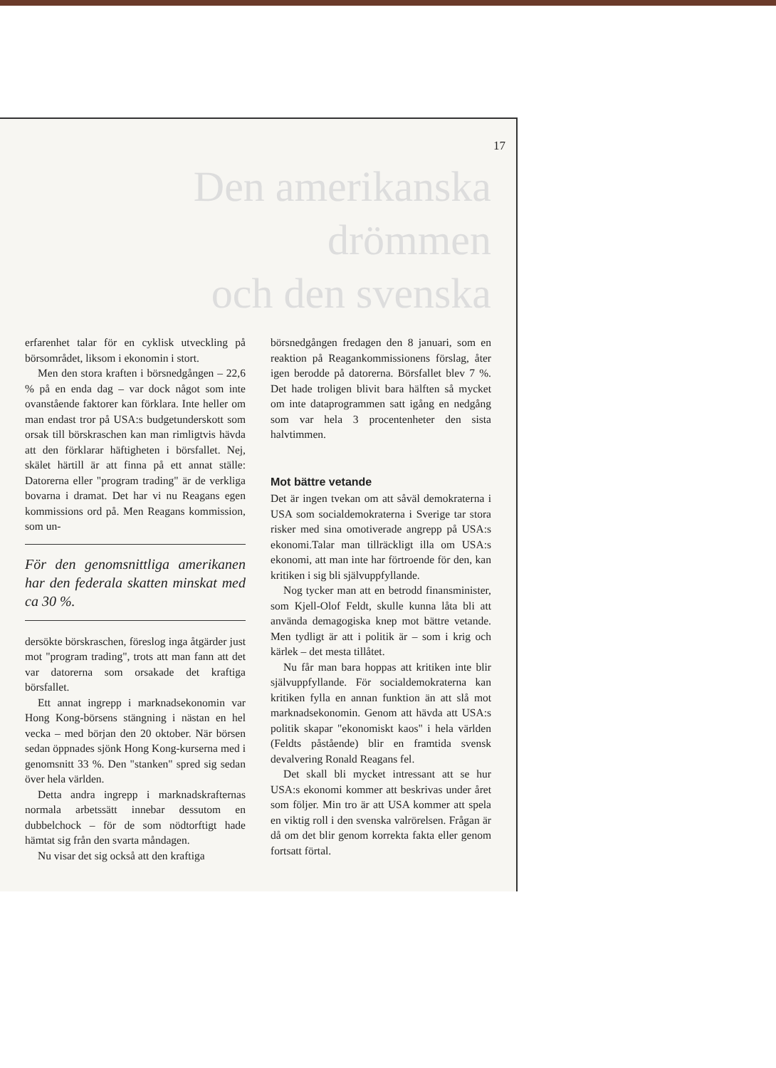17
Den amerikanska drömmen
och den svenska
erfarenhet talar för en cyklisk utveckling på börsområdet, liksom i ekonomin i stort.
Men den stora kraften i börsnedgången – 22,6 % på en enda dag – var dock något som inte ovanstående faktorer kan förklara. Inte heller om man endast tror på USA:s budgetunderskott som orsak till börskraschen kan man rimligtvis hävda att den förklarar häftigheten i börsfallet. Nej, skälet härtill är att finna på ett annat ställe: Datorerna eller "program trading" är de verkliga bovarna i dramat. Det har vi nu Reagans egen kommissions ord på. Men Reagans kommission, som un-
För den genomsnittliga amerikanen har den federala skatten minskat med ca 30 %.
dersökte börskraschen, föreslog inga åtgärder just mot "program trading", trots att man fann att det var datorerna som orsakade det kraftiga börsfallet.
Ett annat ingrepp i marknadsekonomin var Hong Kong-börsens stängning i nästan en hel vecka – med början den 20 oktober. När börsen sedan öppnades sjönk Hong Kong-kurserna med i genomsnitt 33 %. Den "stanken" spred sig sedan över hela världen.
Detta andra ingrepp i marknadskrafternas normala arbetssätt innebar dessutom en dubbelchock – för de som nödtorftigt hade hämtat sig från den svarta måndagen.
Nu visar det sig också att den kraftiga
börsnedgången fredagen den 8 januari, som en reaktion på Reagankommissionens förslag, åter igen berodde på datorerna. Börsfallet blev 7 %. Det hade troligen blivit bara hälften så mycket om inte dataprogrammen satt igång en nedgång som var hela 3 procentenheter den sista halvtimmen.
Mot bättre vetande
Det är ingen tvekan om att såväl demokraterna i USA som socialdemokraterna i Sverige tar stora risker med sina omotiverade angrepp på USA:s ekonomi.Talar man tillräckligt illa om USA:s ekonomi, att man inte har förtroende för den, kan kritiken i sig bli självuppfyllande.
Nog tycker man att en betrodd finansminister, som Kjell-Olof Feldt, skulle kunna låta bli att använda demagogiska knep mot bättre vetande. Men tydligt är att i politik är – som i krig och kärlek – det mesta tillåtet.
Nu får man bara hoppas att kritiken inte blir självuppfyllande. För socialdemokraterna kan kritiken fylla en annan funktion än att slå mot marknadsekonomin. Genom att hävda att USA:s politik skapar "ekonomiskt kaos" i hela världen (Feldts påstående) blir en framtida svensk devalvering Ronald Reagans fel.
Det skall bli mycket intressant att se hur USA:s ekonomi kommer att beskrivas under året som följer. Min tro är att USA kommer att spela en viktig roll i den svenska valrörelsen. Frågan är då om det blir genom korrekta fakta eller genom fortsatt förtal.